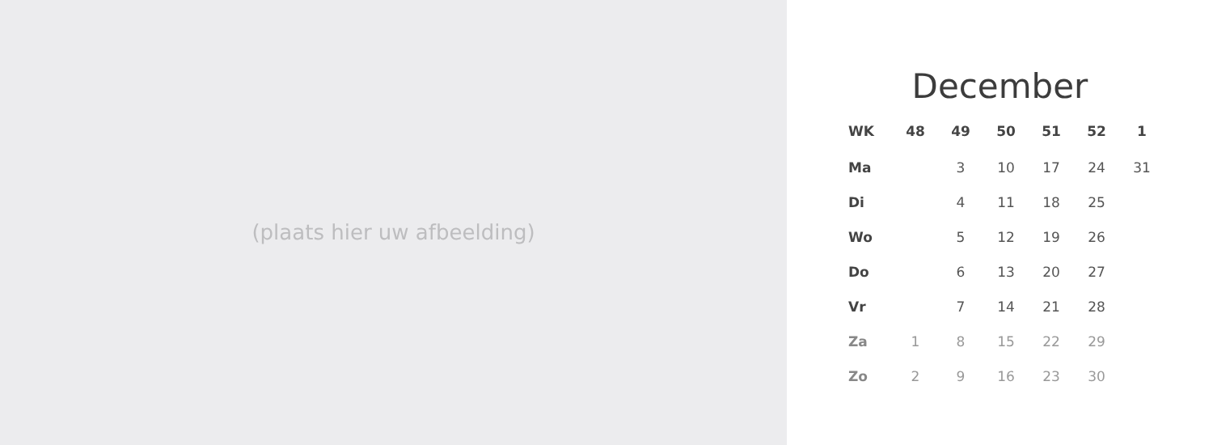(plaats hier uw afbeelding)
December
| WK | 48 | 49 | 50 | 51 | 52 | 1 |
| --- | --- | --- | --- | --- | --- | --- |
| Ma | | 3 | 10 | 17 | 24 | 31 |
| Di | | 4 | 11 | 18 | 25 | |
| Wo | | 5 | 12 | 19 | 26 | |
| Do | | 6 | 13 | 20 | 27 | |
| Vr | | 7 | 14 | 21 | 28 | |
| Za | 1 | 8 | 15 | 22 | 29 | |
| Zo | 2 | 9 | 16 | 23 | 30 | |